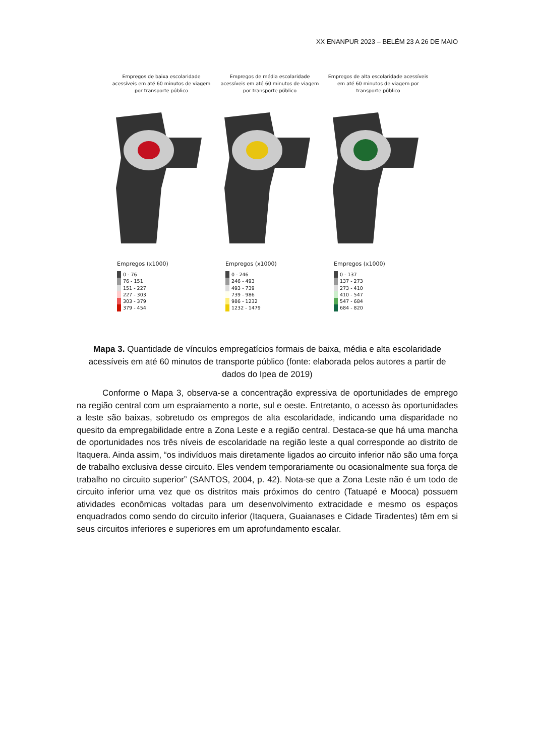XX ENANPUR 2023 – BELÉM 23 A 26 DE MAIO
Empregos de baixa escolaridade acessíveis em até 60 minutos de viagem por transporte público
Empregos (x1000)
0 - 76
76 - 151
151 - 227
227 - 303
303 - 379
379 - 454
Empregos de média escolaridade acessíveis em até 60 minutos de viagem por transporte público
Empregos (x1000)
0 - 246
246 - 493
493 - 739
739 - 986
986 - 1232
1232 - 1479
Empregos de alta escolaridade acessíveis em até 60 minutos de viagem por transporte público
Empregos (x1000)
0 - 137
137 - 273
273 - 410
410 - 547
547 - 684
684 - 820
Mapa 3. Quantidade de vínculos empregatícios formais de baixa, média e alta escolaridade acessíveis em até 60 minutos de transporte público (fonte: elaborada pelos autores a partir de dados do Ipea de 2019)
   Conforme o Mapa 3, observa-se a concentração expressiva de oportunidades de emprego na região central com um espraiamento a norte, sul e oeste. Entretanto, o acesso às oportunidades a leste são baixas, sobretudo os empregos de alta escolaridade, indicando uma disparidade no quesito da empregabilidade entre a Zona Leste e a região central. Destaca-se que há uma mancha de oportunidades nos três níveis de escolaridade na região leste a qual corresponde ao distrito de Itaquera. Ainda assim, “os indivíduos mais diretamente ligados ao circuito inferior não são uma força de trabalho exclusiva desse circuito. Eles vendem temporariamente ou ocasionalmente sua força de trabalho no circuito superior” (SANTOS, 2004, p. 42). Nota-se que a Zona Leste não é um todo de circuito inferior uma vez que os distritos mais próximos do centro (Tatuapé e Mooca) possuem atividades econômicas voltadas para um desenvolvimento extracidade e mesmo os espaços enquadrados como sendo do circuito inferior (Itaquera, Guaianases e Cidade Tiradentes) têm em si seus circuitos inferiores e superiores em um aprofundamento escalar.